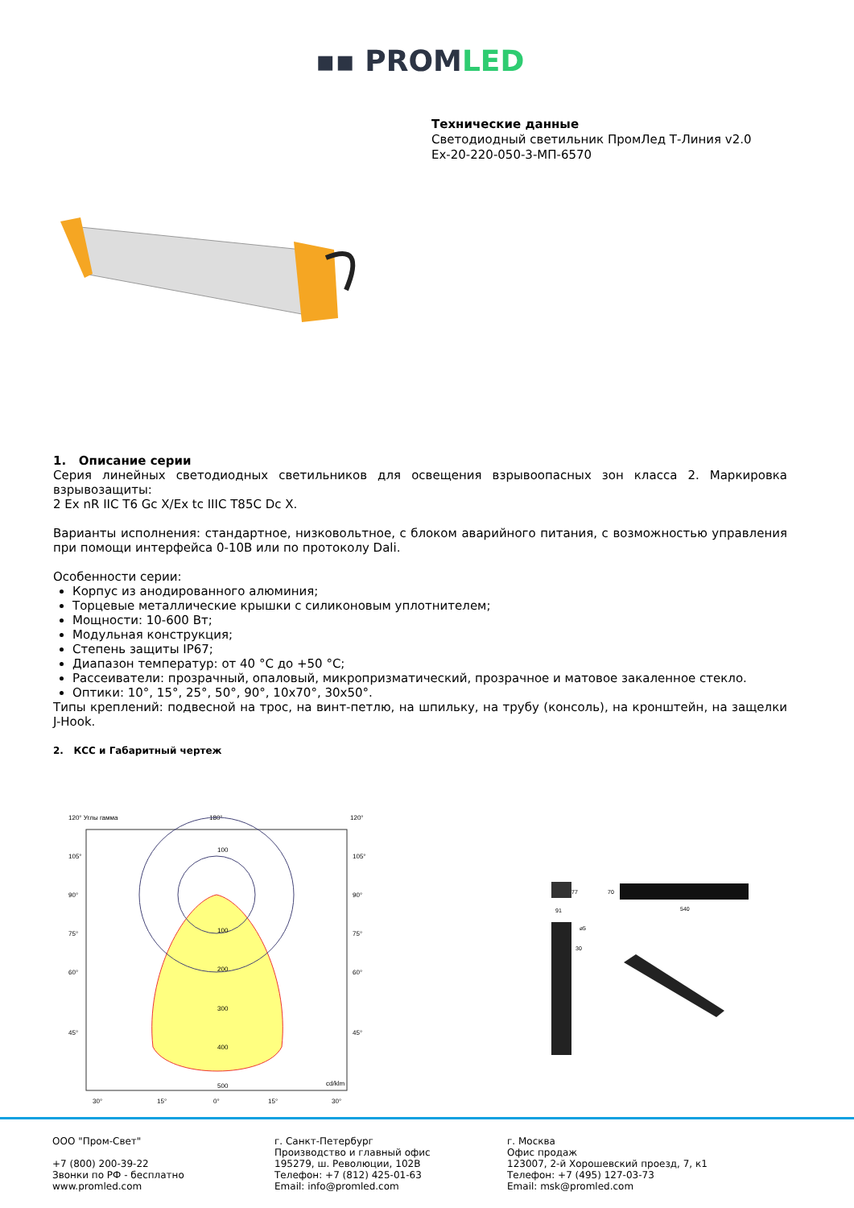▪▪ PROMLED
Технические данные
Светодиодный светильник ПромЛед Т-Линия v2.0
Ex-20-220-050-3-МП-6570
1. Описание серии
Серия линейных светодиодных светильников для освещения взрывоопасных зон класса 2. Маркировка взрывозащиты:
2 Ex nR IIC T6 Gc X/Ex tc IIIC T85C Dc X.
Варианты исполнения: стандартное, низковольтное, с блоком аварийного питания, с возможностью управления при помощи интерфейса 0-10В или по протоколу Dali.
Особенности серии:
Корпус из анодированного алюминия;
Торцевые металлические крышки с силиконовым уплотнителем;
Мощности: 10-600 Вт;
Модульная конструкция;
Степень защиты IP67;
Диапазон температур: от 40 °С до +50 °С;
Рассеиватели: прозрачный, опаловый, микропризматический, прозрачное и матовое закаленное стекло.
Оптики: 10°, 15°, 25°, 50°, 90°, 10x70°, 30x50°.
Типы креплений: подвесной на трос, на винт-петлю, на шпильку, на трубу (консоль), на кронштейн, на защелки J-Hook.
2. КСС и Габаритный чертеж
120° Углы гамма
180°
120°
100
100
200
300
400
500
cd/klm
105°
90°
75°
60°
45°
105°
90°
75°
60°
45°
30°
15°
0°
15°
30°
77
91
70
540
⌀5
30
ООО "Пром-Свет"
+7 (800) 200-39-22
Звонки по РФ - бесплатно
www.promled.com
г. Санкт-Петербург
Производство и главный офис
195279, ш. Революции, 102В
Телефон: +7 (812) 425-01-63
Email: info@promled.com
г. Москва
Офис продаж
123007, 2-й Хорошевский проезд, 7, к1
Телефон: +7 (495) 127-03-73
Email: msk@promled.com